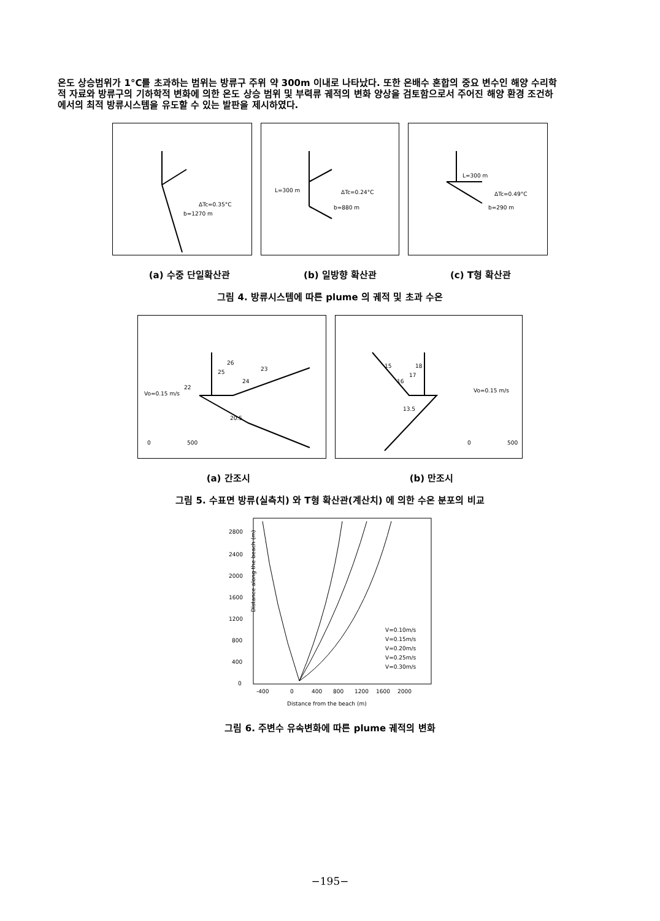온도 상승범위가 1°C를 초과하는 범위는 방류구 주위 약 300m 이내로 나타났다. 또한 온배수 혼합의 중요 변수인 해양 수리학적 자료와 방류구의 기하학적 변화에 의한 온도 상승 범위 및 부력류 궤적의 변화 양상을 검토함으로서 주어진 해양 환경 조건하에서의 최적 방류시스템을 유도할 수 있는 발판을 제시하였다.
ΔTc=0.35°C
b=1270 m
L=300 m
ΔTc=0.24°C
b=880 m
L=300 m
ΔTc=0.49°C
b=290 m
(a) 수중 단일확산관 (b) 일방향 확산관 (c) T형 확산관
그림 4. 방류시스템에 따른 plume 의 궤적 및 초과 수온
26
25
23
24
22
Vo=0.15 m/s
20.5
0
500
15
16
17
18
Vo=0.15 m/s
13.5
0
500
(a) 간조시 (b) 만조시
그림 5. 수표면 방류(실측치) 와 T형 확산관(계산치) 에 의한 수온 분포의 비교
2800
2400
2000
1600
1200
800
400
0
Distance along the beach (m)
-400
0
400
800
1200
1600
2000
Distance from the beach (m)
V=0.10m/s
V=0.15m/s
V=0.20m/s
V=0.25m/s
V=0.30m/s
그림 6. 주변수 유속변화에 따른 plume 궤적의 변화
−195−